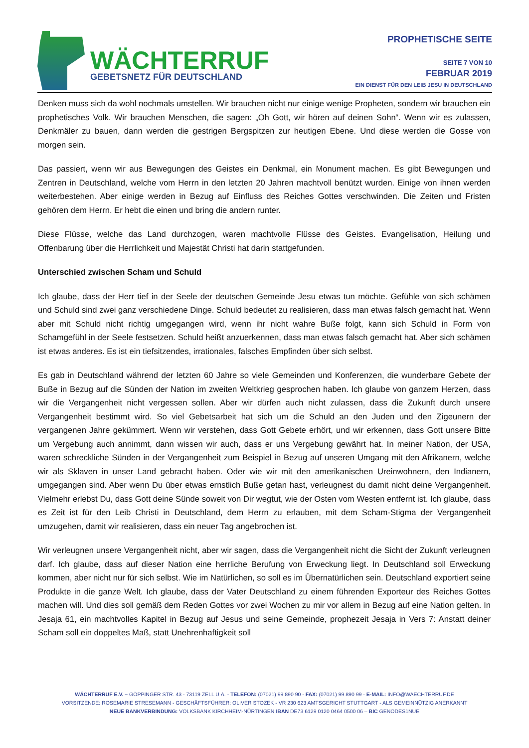WÄCHTERRUF
GEBETSNETZ FÜR DEUTSCHLAND
PROPHETISCHE SEITE
SEITE 7 VON 10
FEBRUAR 2019
EIN DIENST FÜR DEN LEIB JESU IN DEUTSCHLAND
Denken muss sich da wohl nochmals umstellen. Wir brauchen nicht nur einige wenige Propheten, sondern wir brauchen ein prophetisches Volk. Wir brauchen Menschen, die sagen: „Oh Gott, wir hören auf deinen Sohn“. Wenn wir es zulassen, Denkmäler zu bauen, dann werden die gestrigen Bergspitzen zur heutigen Ebene. Und diese werden die Gosse von morgen sein.
Das passiert, wenn wir aus Bewegungen des Geistes ein Denkmal, ein Monument machen. Es gibt Bewegungen und Zentren in Deutschland, welche vom Herrn in den letzten 20 Jahren machtvoll benützt wurden. Einige von ihnen werden weiterbestehen. Aber einige werden in Bezug auf Einfluss des Reiches Gottes verschwinden. Die Zeiten und Fristen gehören dem Herrn. Er hebt die einen und bring die andern runter.
Diese Flüsse, welche das Land durchzogen, waren machtvolle Flüsse des Geistes. Evangelisation, Heilung und Offenbarung über die Herrlichkeit und Majestät Christi hat darin stattgefunden.
Unterschied zwischen Scham und Schuld
Ich glaube, dass der Herr tief in der Seele der deutschen Gemeinde Jesu etwas tun möchte. Gefühle von sich schämen und Schuld sind zwei ganz verschiedene Dinge. Schuld bedeutet zu realisieren, dass man etwas falsch gemacht hat. Wenn aber mit Schuld nicht richtig umgegangen wird, wenn ihr nicht wahre Buße folgt, kann sich Schuld in Form von Schamgefühl in der Seele festsetzen. Schuld heißt anzuerkennen, dass man etwas falsch gemacht hat. Aber sich schämen ist etwas anderes. Es ist ein tiefsitzendes, irrationales, falsches Empfinden über sich selbst.
Es gab in Deutschland während der letzten 60 Jahre so viele Gemeinden und Konferenzen, die wunderbare Gebete der Buße in Bezug auf die Sünden der Nation im zweiten Weltkrieg gesprochen haben. Ich glaube von ganzem Herzen, dass wir die Vergangenheit nicht vergessen sollen. Aber wir dürfen auch nicht zulassen, dass die Zukunft durch unsere Vergangenheit bestimmt wird. So viel Gebetsarbeit hat sich um die Schuld an den Juden und den Zigeunern der vergangenen Jahre gekümmert. Wenn wir verstehen, dass Gott Gebete erhört, und wir erkennen, dass Gott unsere Bitte um Vergebung auch annimmt, dann wissen wir auch, dass er uns Vergebung gewährt hat. In meiner Nation, der USA, waren schreckliche Sünden in der Vergangenheit zum Beispiel in Bezug auf unseren Umgang mit den Afrikanern, welche wir als Sklaven in unser Land gebracht haben. Oder wie wir mit den amerikanischen Ureinwohnern, den Indianern, umgegangen sind. Aber wenn Du über etwas ernstlich Buße getan hast, verleugnest du damit nicht deine Vergangenheit. Vielmehr erlebst Du, dass Gott deine Sünde soweit von Dir wegtut, wie der Osten vom Westen entfernt ist. Ich glaube, dass es Zeit ist für den Leib Christi in Deutschland, dem Herrn zu erlauben, mit dem Scham-Stigma der Vergangenheit umzugehen, damit wir realisieren, dass ein neuer Tag angebrochen ist.
Wir verleugnen unsere Vergangenheit nicht, aber wir sagen, dass die Vergangenheit nicht die Sicht der Zukunft verleugnen darf. Ich glaube, dass auf dieser Nation eine herrliche Berufung von Erweckung liegt. In Deutschland soll Erweckung kommen, aber nicht nur für sich selbst. Wie im Natürlichen, so soll es im Übernatürlichen sein. Deutschland exportiert seine Produkte in die ganze Welt. Ich glaube, dass der Vater Deutschland zu einem führenden Exporteur des Reiches Gottes machen will. Und dies soll gemäß dem Reden Gottes vor zwei Wochen zu mir vor allem in Bezug auf eine Nation gelten. In Jesaja 61, ein machtvolles Kapitel in Bezug auf Jesus und seine Gemeinde, prophezeit Jesaja in Vers 7: Anstatt deiner Scham soll ein doppeltes Maß, statt Unehrenhaftigkeit soll
WÄCHTERRUF E.V. – GÖPPINGER STR. 43 - 73119 ZELL U.A. - TELEFON: (07021) 99 890 90 - FAX: (07021) 99 890 99 - E-MAIL: INFO@WAECHTERRUF.DE
VORSITZENDE: ROSEMARIE STRESEMANN - GESCHÄFTSFÜHRER: OLIVER STOZEK - VR 230 623 AMTSGERICHT STUTTGART - ALS GEMEINNÜTZIG ANERKANNT
NEUE BANKVERBINDUNG: VOLKSBANK KIRCHHEIM-NÜRTINGEN IBAN DE73 6129 0120 0464 0500 06 – BIC GENODES1NUE